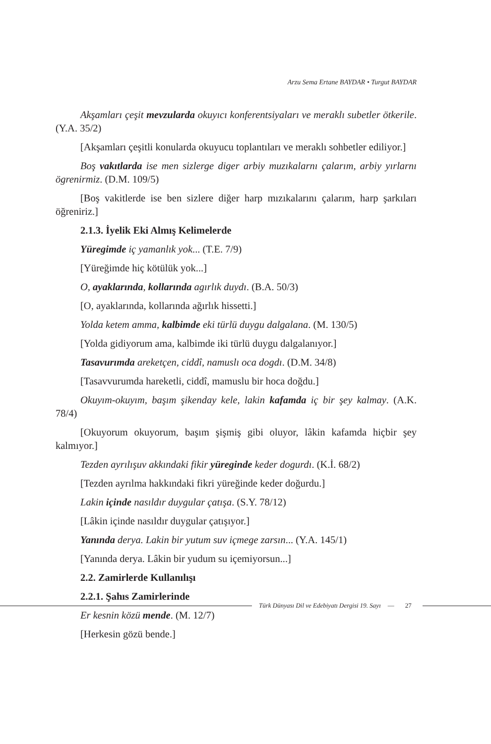Arzu Sema Ertane BAYDAR • Turgut BAYDAR
Akşamları çeşit mevzularda okuyıcı konferentsiyaları ve meraklı subetler ötkerile. (Y.A. 35/2)
[Akşamları çeşitli konularda okuyucu toplantıları ve meraklı sohbetler ediliyor.]
Boş vakıtlarda ise men sizlerge diger arbiy muzıkalarnı çalarım, arbiy yırlarnı ögrenirmiz. (D.M. 109/5)
[Boş vakitlerde ise ben sizlere diğer harp mızıkalarını çalarım, harp şarkıları öğreniriz.]
2.1.3. İyelik Eki Almış Kelimelerde
Yüregimde iç yamanlık yok... (T.E. 7/9)
[Yüreğimde hiç kötülük yok...]
O, ayaklarında, kollarında agırlık duydı. (B.A. 50/3)
[O, ayaklarında, kollarında ağırlık hissetti.]
Yolda ketem amma, kalbimde eki türlü duygu dalgalana. (M. 130/5)
[Yolda gidiyorum ama, kalbimde iki türlü duygu dalgalanıyor.]
Tasavurımda areketçen, ciddî, namuslı oca dogdı. (D.M. 34/8)
[Tasavvurumda hareketli, ciddî, mamuslu bir hoca doğdu.]
Okuyım-okuyım, başım şikenday kele, lakin kafamda iç bir şey kalmay. (A.K. 78/4)
[Okuyorum okuyorum, başım şişmiş gibi oluyor, lâkin kafamda hiçbir şey kalmıyor.]
Tezden ayrılışuv akkındaki fikir yüreginde keder dogurdı. (K.İ. 68/2)
[Tezden ayrılma hakkındaki fikri yüreğinde keder doğurdu.]
Lakin içinde nasıldır duygular çatışa. (S.Y. 78/12)
[Lâkin içinde nasıldır duygular çatışıyor.]
Yanında derya. Lakin bir yutum suv içmege zarsın... (Y.A. 145/1)
[Yanında derya. Lâkin bir yudum su içemiyorsun...]
2.2. Zamirlerde Kullanılışı
2.2.1. Şahıs Zamirlerinde
Er kesnin közü mende. (M. 12/7)
[Herkesin gözü bende.]
Türk Dünyası Dil ve Edebiyatı Dergisi 19. Sayı — 27